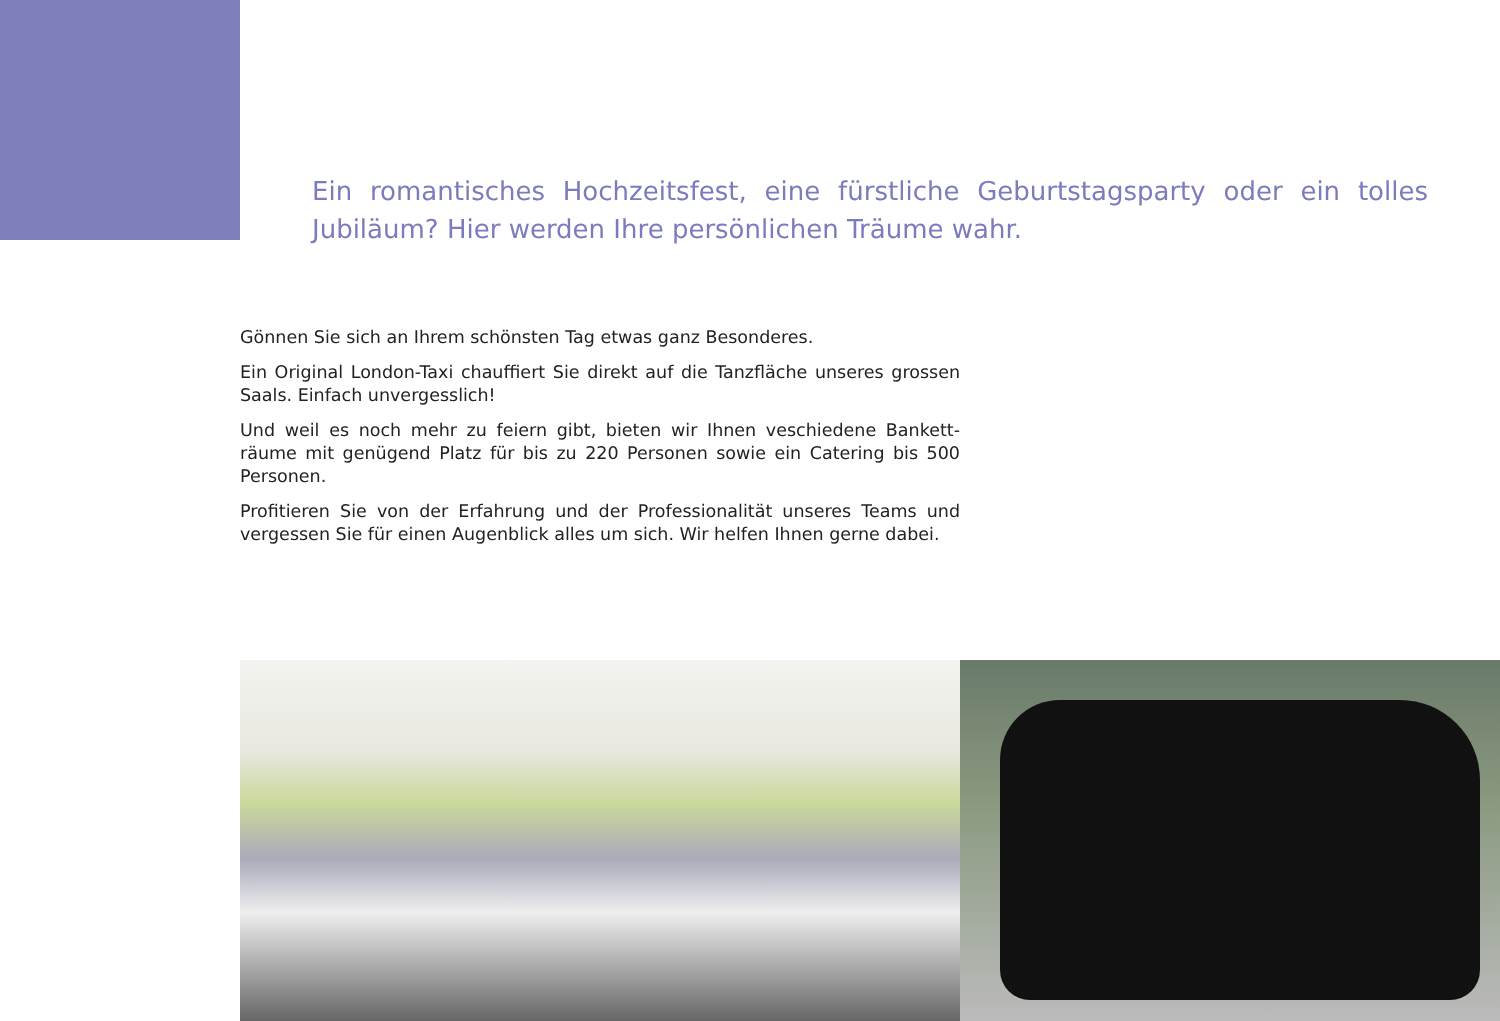Ein romantisches Hochzeitsfest, eine fürstliche Geburtstagsparty oder ein tolles Jubiläum? Hier werden Ihre persönlichen Träume wahr.
Gönnen Sie sich an Ihrem schönsten Tag etwas ganz Besonderes.
Ein Original London-Taxi chauffiert Sie direkt auf die Tanzfläche unseres grossen Saals. Einfach unvergesslich!
Und weil es noch mehr zu feiern gibt, bieten wir Ihnen veschiedene Bankett­räume mit genügend Platz für bis zu 220 Personen sowie ein Catering bis 500 Personen.
Profitieren Sie von der Erfahrung und der Professionalität unseres Teams und vergessen Sie für einen Augenblick alles um sich. Wir helfen Ihnen gerne dabei.